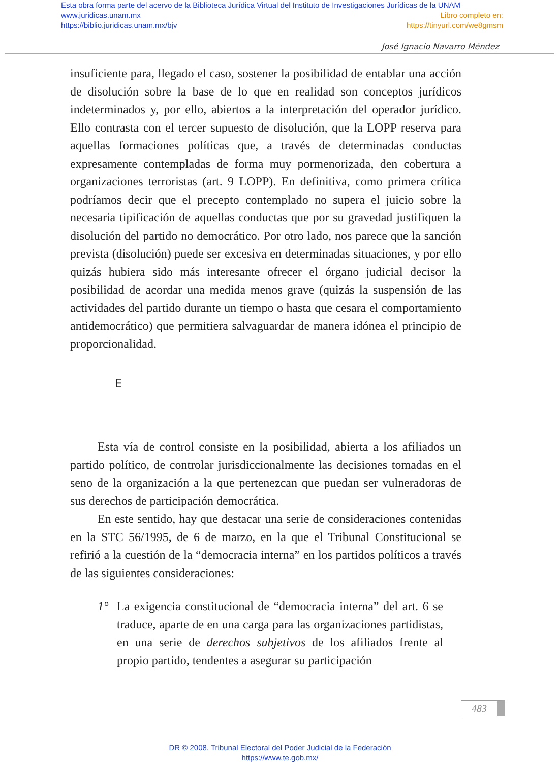Esta obra forma parte del acervo de la Biblioteca Jurídica Virtual del Instituto de Investigaciones Jurídicas de la UNAM
www.juridicas.unam.mx Libro completo en:
https://biblio.juridicas.unam.mx/bjv https://tinyurl.com/we8gmsm
José Ignacio Navarro Méndez
insuficiente para, llegado el caso, sostener la posibilidad de entablar una acción de disolución sobre la base de lo que en realidad son conceptos jurídicos indeterminados y, por ello, abiertos a la interpretación del operador jurídico. Ello contrasta con el tercer supuesto de disolución, que la LOPP reserva para aquellas formaciones políticas que, a través de determinadas conductas expresamente contempladas de forma muy pormenorizada, den cobertura a organizaciones terroristas (art. 9 LOPP). En definitiva, como primera crítica podríamos decir que el precepto contemplado no supera el juicio sobre la necesaria tipificación de aquellas conductas que por su gravedad justifiquen la disolución del partido no democrático. Por otro lado, nos parece que la sanción prevista (disolución) puede ser excesiva en determinadas situaciones, y por ello quizás hubiera sido más interesante ofrecer el órgano judicial decisor la posibilidad de acordar una medida menos grave (quizás la suspensión de las actividades del partido durante un tiempo o hasta que cesara el comportamiento antidemocrático) que permitiera salvaguardar de manera idónea el principio de proporcionalidad.
E
Esta vía de control consiste en la posibilidad, abierta a los afiliados un partido político, de controlar jurisdiccionalmente las decisiones tomadas en el seno de la organización a la que pertenezcan que puedan ser vulneradoras de sus derechos de participación democrática.
En este sentido, hay que destacar una serie de consideraciones contenidas en la STC 56/1995, de 6 de marzo, en la que el Tribunal Constitucional se refirió a la cuestión de la “democracia interna” en los partidos políticos a través de las siguientes consideraciones:
1° La exigencia constitucional de “democracia interna” del art. 6 se traduce, aparte de en una carga para las organizaciones partidistas, en una serie de derechos subjetivos de los afiliados frente al propio partido, tendentes a asegurar su participación
483
DR © 2008. Tribunal Electoral del Poder Judicial de la Federación
https://www.te.gob.mx/